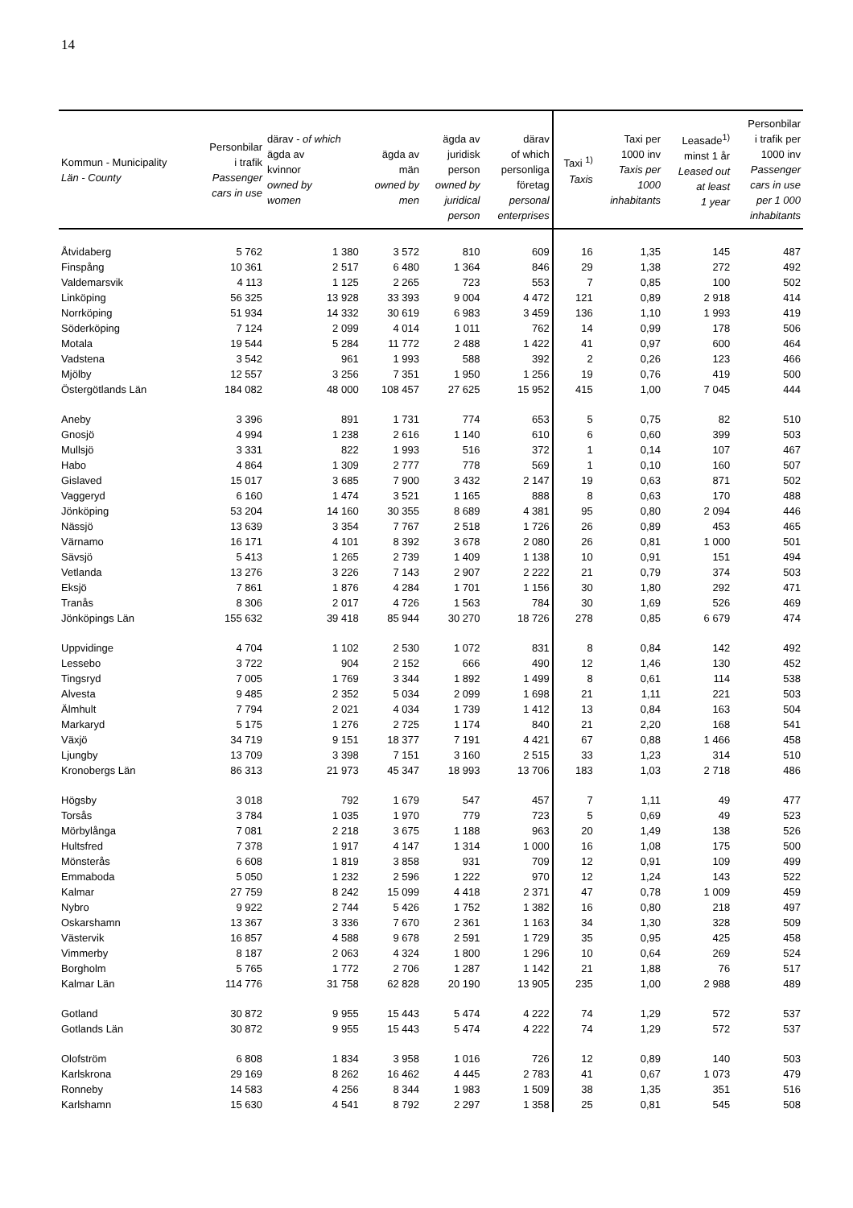14
| Kommun - Municipality Län - County | Personbilar i trafik Passenger cars in use | därav - of which ägda av kvinnor owned by women | ägda av män owned by men | ägda av juridisk person owned by juridical person | därav of which personliga företag personal enterprises | Taxi <sup>1)</sup> Taxis | Taxi per 1000 inv Taxis per 1000 inhabitants | Leasade<sup>1)</sup> minst 1 år Leased out at least 1 year | Personbilar i trafik per 1000 inv Passenger cars in use per 1 000 inhabitants |
| --- | --- | --- | --- | --- | --- | --- | --- | --- | --- |
| Åtvidaberg | 5 762 | 1 380 | 3 572 | 810 | 609 | 16 | 1,35 | 145 | 487 |
| Finspång | 10 361 | 2 517 | 6 480 | 1 364 | 846 | 29 | 1,38 | 272 | 492 |
| Valdemarsvik | 4 113 | 1 125 | 2 265 | 723 | 553 | 7 | 0,85 | 100 | 502 |
| Linköping | 56 325 | 13 928 | 33 393 | 9 004 | 4 472 | 121 | 0,89 | 2 918 | 414 |
| Norrköping | 51 934 | 14 332 | 30 619 | 6 983 | 3 459 | 136 | 1,10 | 1 993 | 419 |
| Söderköping | 7 124 | 2 099 | 4 014 | 1 011 | 762 | 14 | 0,99 | 178 | 506 |
| Motala | 19 544 | 5 284 | 11 772 | 2 488 | 1 422 | 41 | 0,97 | 600 | 464 |
| Vadstena | 3 542 | 961 | 1 993 | 588 | 392 | 2 | 0,26 | 123 | 466 |
| Mjölby | 12 557 | 3 256 | 7 351 | 1 950 | 1 256 | 19 | 0,76 | 419 | 500 |
| Östergötlands Län | 184 082 | 48 000 | 108 457 | 27 625 | 15 952 | 415 | 1,00 | 7 045 | 444 |
| Aneby | 3 396 | 891 | 1 731 | 774 | 653 | 5 | 0,75 | 82 | 510 |
| Gnosjö | 4 994 | 1 238 | 2 616 | 1 140 | 610 | 6 | 0,60 | 399 | 503 |
| Mullsjö | 3 331 | 822 | 1 993 | 516 | 372 | 1 | 0,14 | 107 | 467 |
| Habo | 4 864 | 1 309 | 2 777 | 778 | 569 | 1 | 0,10 | 160 | 507 |
| Gislaved | 15 017 | 3 685 | 7 900 | 3 432 | 2 147 | 19 | 0,63 | 871 | 502 |
| Vaggeryd | 6 160 | 1 474 | 3 521 | 1 165 | 888 | 8 | 0,63 | 170 | 488 |
| Jönköping | 53 204 | 14 160 | 30 355 | 8 689 | 4 381 | 95 | 0,80 | 2 094 | 446 |
| Nässjö | 13 639 | 3 354 | 7 767 | 2 518 | 1 726 | 26 | 0,89 | 453 | 465 |
| Värnamo | 16 171 | 4 101 | 8 392 | 3 678 | 2 080 | 26 | 0,81 | 1 000 | 501 |
| Sävsjö | 5 413 | 1 265 | 2 739 | 1 409 | 1 138 | 10 | 0,91 | 151 | 494 |
| Vetlanda | 13 276 | 3 226 | 7 143 | 2 907 | 2 222 | 21 | 0,79 | 374 | 503 |
| Eksjö | 7 861 | 1 876 | 4 284 | 1 701 | 1 156 | 30 | 1,80 | 292 | 471 |
| Tranås | 8 306 | 2 017 | 4 726 | 1 563 | 784 | 30 | 1,69 | 526 | 469 |
| Jönköpings Län | 155 632 | 39 418 | 85 944 | 30 270 | 18 726 | 278 | 0,85 | 6 679 | 474 |
| Uppvidinge | 4 704 | 1 102 | 2 530 | 1 072 | 831 | 8 | 0,84 | 142 | 492 |
| Lessebo | 3 722 | 904 | 2 152 | 666 | 490 | 12 | 1,46 | 130 | 452 |
| Tingsryd | 7 005 | 1 769 | 3 344 | 1 892 | 1 499 | 8 | 0,61 | 114 | 538 |
| Alvesta | 9 485 | 2 352 | 5 034 | 2 099 | 1 698 | 21 | 1,11 | 221 | 503 |
| Älmhult | 7 794 | 2 021 | 4 034 | 1 739 | 1 412 | 13 | 0,84 | 163 | 504 |
| Markaryd | 5 175 | 1 276 | 2 725 | 1 174 | 840 | 21 | 2,20 | 168 | 541 |
| Växjö | 34 719 | 9 151 | 18 377 | 7 191 | 4 421 | 67 | 0,88 | 1 466 | 458 |
| Ljungby | 13 709 | 3 398 | 7 151 | 3 160 | 2 515 | 33 | 1,23 | 314 | 510 |
| Kronobergs Län | 86 313 | 21 973 | 45 347 | 18 993 | 13 706 | 183 | 1,03 | 2 718 | 486 |
| Högsby | 3 018 | 792 | 1 679 | 547 | 457 | 7 | 1,11 | 49 | 477 |
| Torsås | 3 784 | 1 035 | 1 970 | 779 | 723 | 5 | 0,69 | 49 | 523 |
| Mörbylånga | 7 081 | 2 218 | 3 675 | 1 188 | 963 | 20 | 1,49 | 138 | 526 |
| Hultsfred | 7 378 | 1 917 | 4 147 | 1 314 | 1 000 | 16 | 1,08 | 175 | 500 |
| Mönsterås | 6 608 | 1 819 | 3 858 | 931 | 709 | 12 | 0,91 | 109 | 499 |
| Emmaboda | 5 050 | 1 232 | 2 596 | 1 222 | 970 | 12 | 1,24 | 143 | 522 |
| Kalmar | 27 759 | 8 242 | 15 099 | 4 418 | 2 371 | 47 | 0,78 | 1 009 | 459 |
| Nybro | 9 922 | 2 744 | 5 426 | 1 752 | 1 382 | 16 | 0,80 | 218 | 497 |
| Oskarshamn | 13 367 | 3 336 | 7 670 | 2 361 | 1 163 | 34 | 1,30 | 328 | 509 |
| Västervik | 16 857 | 4 588 | 9 678 | 2 591 | 1 729 | 35 | 0,95 | 425 | 458 |
| Vimmerby | 8 187 | 2 063 | 4 324 | 1 800 | 1 296 | 10 | 0,64 | 269 | 524 |
| Borgholm | 5 765 | 1 772 | 2 706 | 1 287 | 1 142 | 21 | 1,88 | 76 | 517 |
| Kalmar Län | 114 776 | 31 758 | 62 828 | 20 190 | 13 905 | 235 | 1,00 | 2 988 | 489 |
| Gotland | 30 872 | 9 955 | 15 443 | 5 474 | 4 222 | 74 | 1,29 | 572 | 537 |
| Gotlands Län | 30 872 | 9 955 | 15 443 | 5 474 | 4 222 | 74 | 1,29 | 572 | 537 |
| Olofström | 6 808 | 1 834 | 3 958 | 1 016 | 726 | 12 | 0,89 | 140 | 503 |
| Karlskrona | 29 169 | 8 262 | 16 462 | 4 445 | 2 783 | 41 | 0,67 | 1 073 | 479 |
| Ronneby | 14 583 | 4 256 | 8 344 | 1 983 | 1 509 | 38 | 1,35 | 351 | 516 |
| Karlshamn | 15 630 | 4 541 | 8 792 | 2 297 | 1 358 | 25 | 0,81 | 545 | 508 |